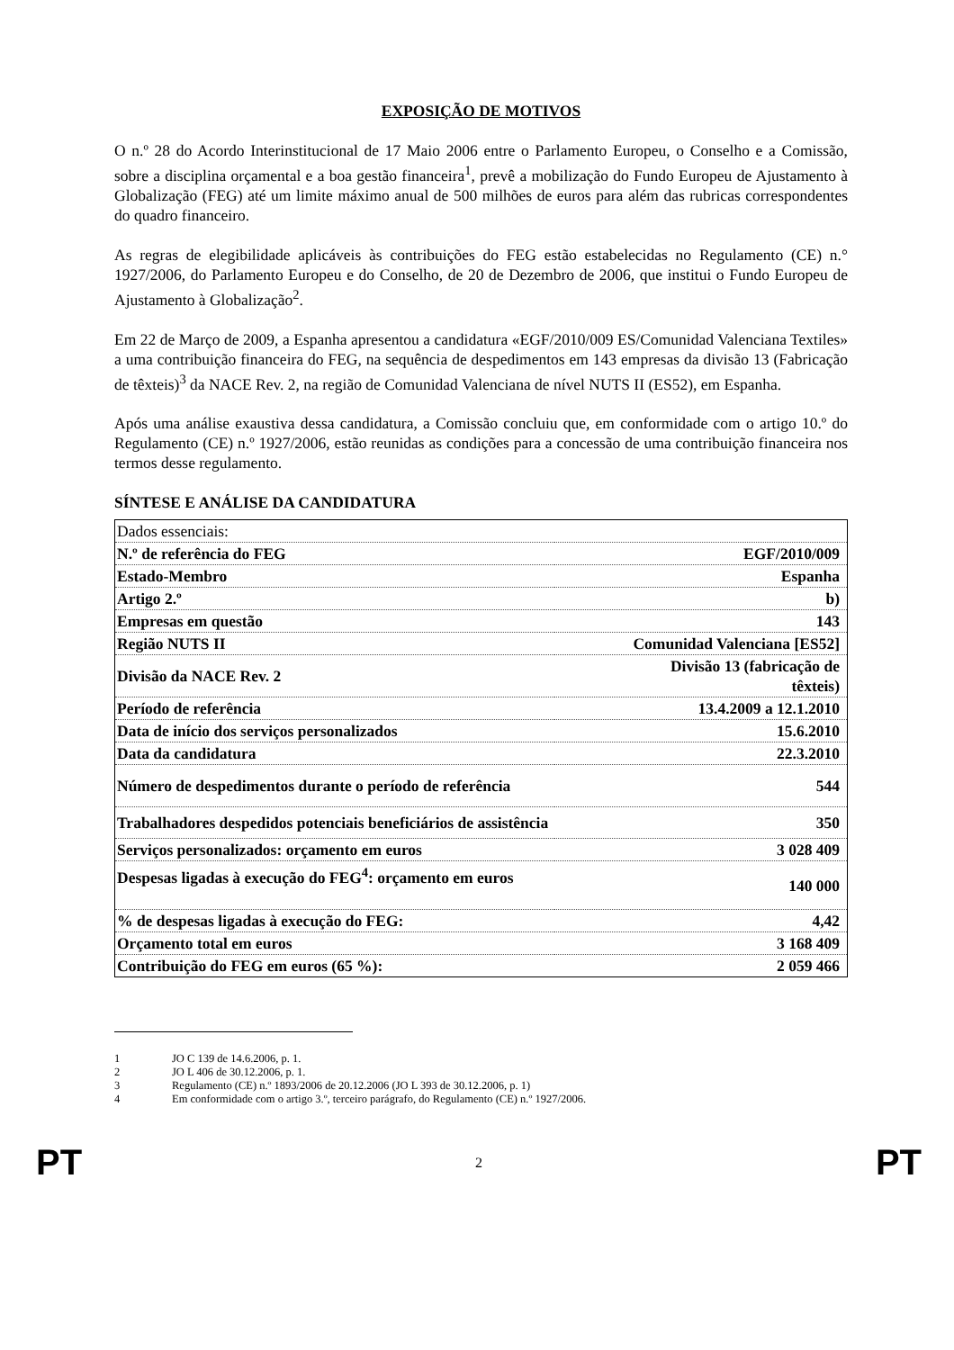EXPOSIÇÃO DE MOTIVOS
O n.º 28 do Acordo Interinstitucional de 17 Maio 2006 entre o Parlamento Europeu, o Conselho e a Comissão, sobre a disciplina orçamental e a boa gestão financeira<sup>1</sup>, prevê a mobilização do Fundo Europeu de Ajustamento à Globalização (FEG) até um limite máximo anual de 500 milhões de euros para além das rubricas correspondentes do quadro financeiro.
As regras de elegibilidade aplicáveis às contribuições do FEG estão estabelecidas no Regulamento (CE) n.° 1927/2006, do Parlamento Europeu e do Conselho, de 20 de Dezembro de 2006, que institui o Fundo Europeu de Ajustamento à Globalização<sup>2</sup>.
Em 22 de Março de 2009, a Espanha apresentou a candidatura «EGF/2010/009 ES/Comunidad Valenciana Textiles» a uma contribuição financeira do FEG, na sequência de despedimentos em 143 empresas da divisão 13 (Fabricação de têxteis)<sup>3</sup> da NACE Rev. 2, na região de Comunidad Valenciana de nível NUTS II (ES52), em Espanha.
Após uma análise exaustiva dessa candidatura, a Comissão concluiu que, em conformidade com o artigo 10.º do Regulamento (CE) n.º 1927/2006, estão reunidas as condições para a concessão de uma contribuição financeira nos termos desse regulamento.
SÍNTESE E ANÁLISE DA CANDIDATURA
| Dados essenciais: | |
| N.º de referência do FEG | EGF/2010/009 |
| Estado-Membro | Espanha |
| Artigo 2.º | b) |
| Empresas em questão | 143 |
| Região NUTS II | Comunidad Valenciana [ES52] |
| Divisão da NACE Rev. 2 | Divisão 13 (fabricação de têxteis) |
| Período de referência | 13.4.2009 a 12.1.2010 |
| Data de início dos serviços personalizados | 15.6.2010 |
| Data da candidatura | 22.3.2010 |
| Número de despedimentos durante o período de referência | 544 |
| Trabalhadores despedidos potenciais beneficiários de assistência | 350 |
| Serviços personalizados: orçamento em euros | 3 028 409 |
| Despesas ligadas à execução do FEG<sup>4</sup>: orçamento em euros | 140 000 |
| % de despesas ligadas à execução do FEG: | 4,42 |
| Orçamento total em euros | 3 168 409 |
| Contribuição do FEG em euros (65 %): | 2 059 466 |
1 JO C 139 de 14.6.2006, p. 1.
2 JO L 406 de 30.12.2006, p. 1.
3 Regulamento (CE) n.º 1893/2006 de 20.12.2006 (JO L 393 de 30.12.2006, p. 1)
4 Em conformidade com o artigo 3.º, terceiro parágrafo, do Regulamento (CE) n.º 1927/2006.
PT 2 PT